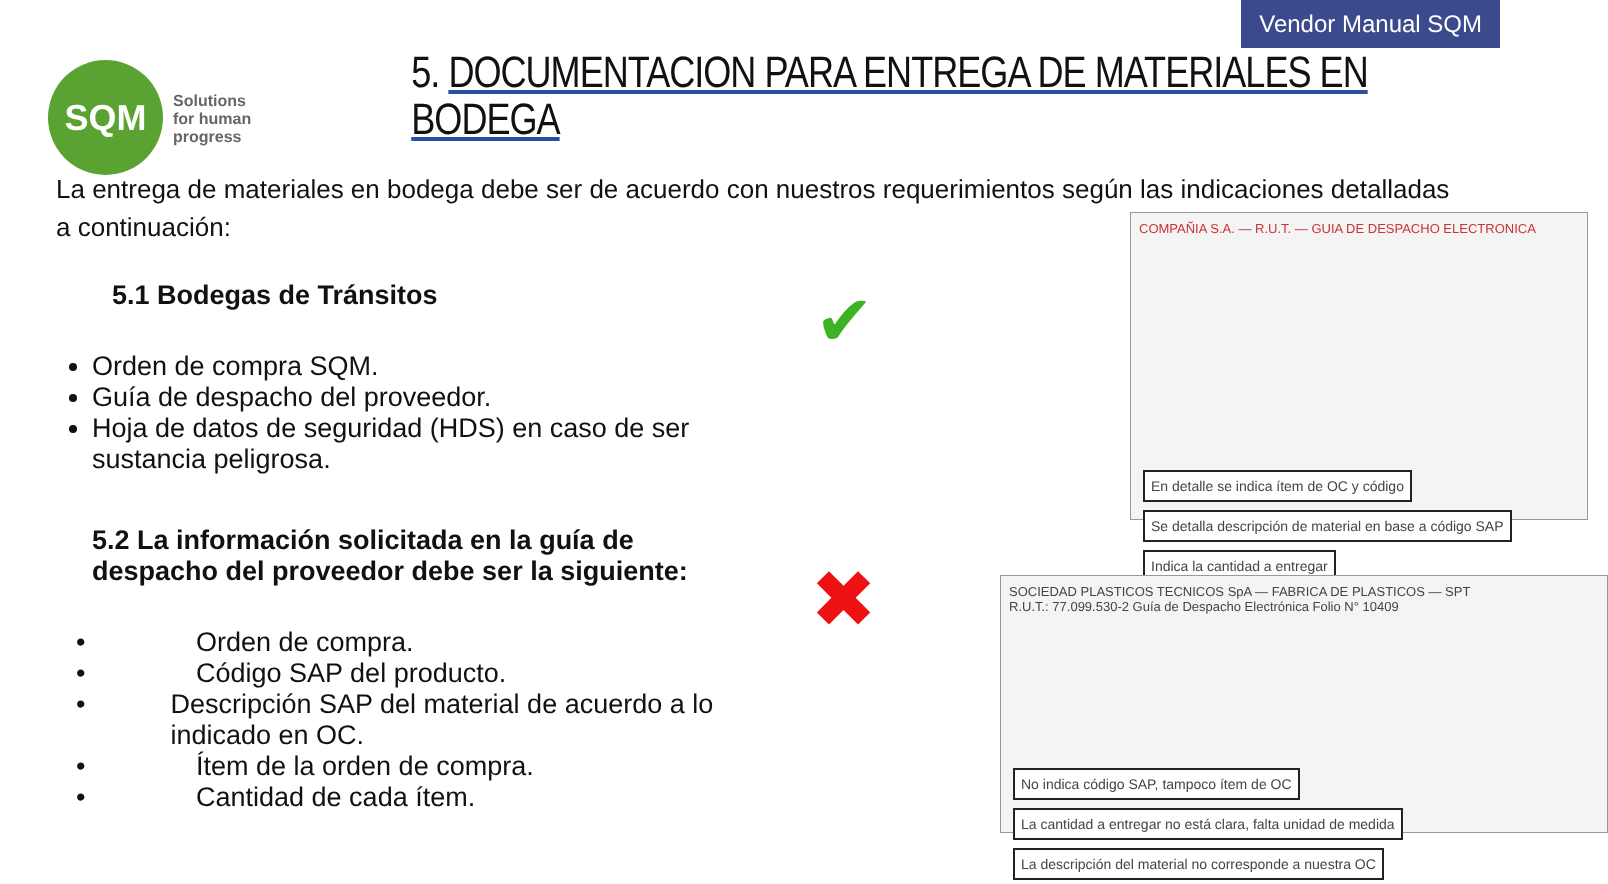Vendor Manual SQM
SQM
Solutions
for human
progress
5. DOCUMENTACION PARA ENTREGA DE MATERIALES EN BODEGA
La entrega de materiales en bodega debe ser de acuerdo con nuestros requerimientos según las indicaciones detalladas a continuación:
5.1 Bodegas de Tránsitos
Orden de compra SQM.
Guía de despacho del proveedor.
Hoja de datos de seguridad (HDS) en caso de ser sustancia peligrosa.
5.2 La información solicitada en la guía de despacho del proveedor debe ser la siguiente:
• Orden de compra.
• Código SAP del producto.
• Descripción SAP del material de acuerdo a lo indicado en OC.
• Ítem de la orden de compra.
• Cantidad de cada ítem.
✔
✖
COMPAÑIA S.A. — R.U.T. — GUIA DE DESPACHO ELECTRONICA
En detalle se indica ítem de OC y código Se detalla descripción de material en base a código SAP Indica la cantidad a entregar
SOCIEDAD PLASTICOS TECNICOS SpA — FABRICA DE PLASTICOS — SPT
R.U.T.: 77.099.530-2 Guía de Despacho Electrónica Folio N° 10409
No indica código SAP, tampoco ítem de OC La cantidad a entregar no está clara, falta unidad de medida La descripción del material no corresponde a nuestra OC